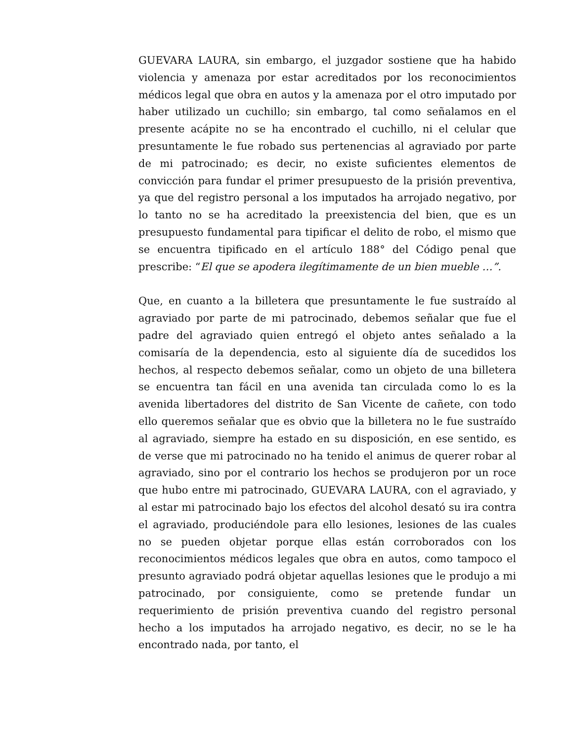GUEVARA LAURA, sin embargo, el juzgador sostiene que ha habido violencia y amenaza por estar acreditados por los reconocimientos médicos legal que obra en autos y la amenaza por el otro imputado por haber utilizado un cuchillo; sin embargo, tal como señalamos en el presente acápite no se ha encontrado el cuchillo, ni el celular que presuntamente le fue robado sus pertenencias al agraviado por parte de mi patrocinado; es decir, no existe suficientes elementos de convicción para fundar el primer presupuesto de la prisión preventiva, ya que del registro personal a los imputados ha arrojado negativo, por lo tanto no se ha acreditado la preexistencia del bien, que es un presupuesto fundamental para tipificar el delito de robo, el mismo que se encuentra tipificado en el artículo 188° del Código penal que prescribe: “El que se apodera ilegítimamente de un bien mueble …”.
Que, en cuanto a la billetera que presuntamente le fue sustraído al agraviado por parte de mi patrocinado, debemos señalar que fue el padre del agraviado quien entregó el objeto antes señalado a la comisaría de la dependencia, esto al siguiente día de sucedidos los hechos, al respecto debemos señalar, como un objeto de una billetera se encuentra tan fácil en una avenida tan circulada como lo es la avenida libertadores del distrito de San Vicente de cañete, con todo ello queremos señalar que es obvio que la billetera no le fue sustraído al agraviado, siempre ha estado en su disposición, en ese sentido, es de verse que mi patrocinado no ha tenido el animus de querer robar al agraviado, sino por el contrario los hechos se produjeron por un roce que hubo entre mi patrocinado, GUEVARA LAURA, con el agraviado, y al estar mi patrocinado bajo los efectos del alcohol desató su ira contra el agraviado, produciéndole para ello lesiones, lesiones de las cuales no se pueden objetar porque ellas están corroborados con los reconocimientos médicos legales que obra en autos, como tampoco el presunto agraviado podrá objetar aquellas lesiones que le produjo a mi patrocinado, por consiguiente, como se pretende fundar un requerimiento de prisión preventiva cuando del registro personal hecho a los imputados ha arrojado negativo, es decir, no se le ha encontrado nada, por tanto, el